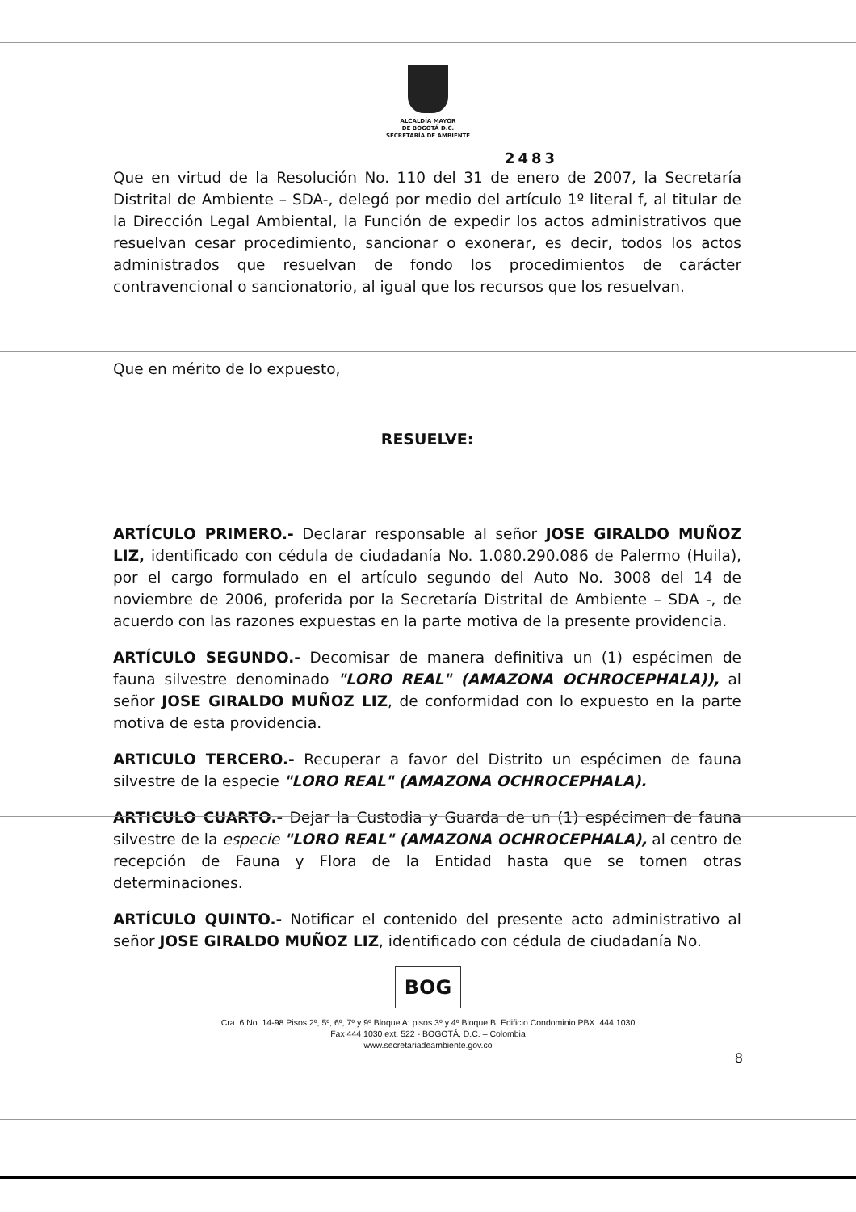ALCALDÍA MAYOR
DE BOGOTÁ D.C.
SECRETARÍA DE AMBIENTE
2483
Que en virtud de la Resolución No. 110 del 31 de enero de 2007, la Secretaría Distrital de Ambiente – SDA-, delegó por medio del artículo 1º literal f, al titular de la Dirección Legal Ambiental, la Función de expedir los actos administrativos que resuelvan cesar procedimiento, sancionar o exonerar, es decir, todos los actos administrados que resuelvan de fondo los procedimientos de carácter contravencional o sancionatorio, al igual que los recursos que los resuelvan.
Que en mérito de lo expuesto,
RESUELVE:
ARTÍCULO PRIMERO.- Declarar responsable al señor JOSE GIRALDO MUÑOZ LIZ, identificado con cédula de ciudadanía No. 1.080.290.086 de Palermo (Huila), por el cargo formulado en el artículo segundo del Auto No. 3008 del 14 de noviembre de 2006, proferida por la Secretaría Distrital de Ambiente – SDA -, de acuerdo con las razones expuestas en la parte motiva de la presente providencia.
ARTÍCULO SEGUNDO.- Decomisar de manera definitiva un (1) espécimen de fauna silvestre denominado "LORO REAL" (AMAZONA OCHROCEPHALA)), al señor JOSE GIRALDO MUÑOZ LIZ, de conformidad con lo expuesto en la parte motiva de esta providencia.
ARTICULO TERCERO.- Recuperar a favor del Distrito un espécimen de fauna silvestre de la especie "LORO REAL" (AMAZONA OCHROCEPHALA).
ARTICULO CUARTO.- Dejar la Custodia y Guarda de un (1) espécimen de fauna silvestre de la especie "LORO REAL" (AMAZONA OCHROCEPHALA), al centro de recepción de Fauna y Flora de la Entidad hasta que se tomen otras determinaciones.
ARTÍCULO QUINTO.- Notificar el contenido del presente acto administrativo al señor JOSE GIRALDO MUÑOZ LIZ, identificado con cédula de ciudadanía No.
BOG
Cra. 6 No. 14-98 Pisos 2º, 5º, 6º, 7º y 9º Bloque A; pisos 3º y 4º Bloque B; Edificio Condominio PBX. 444 1030
Fax 444 1030 ext. 522 - BOGOTÁ, D.C. – Colombia
www.secretariadeambiente.gov.co
8